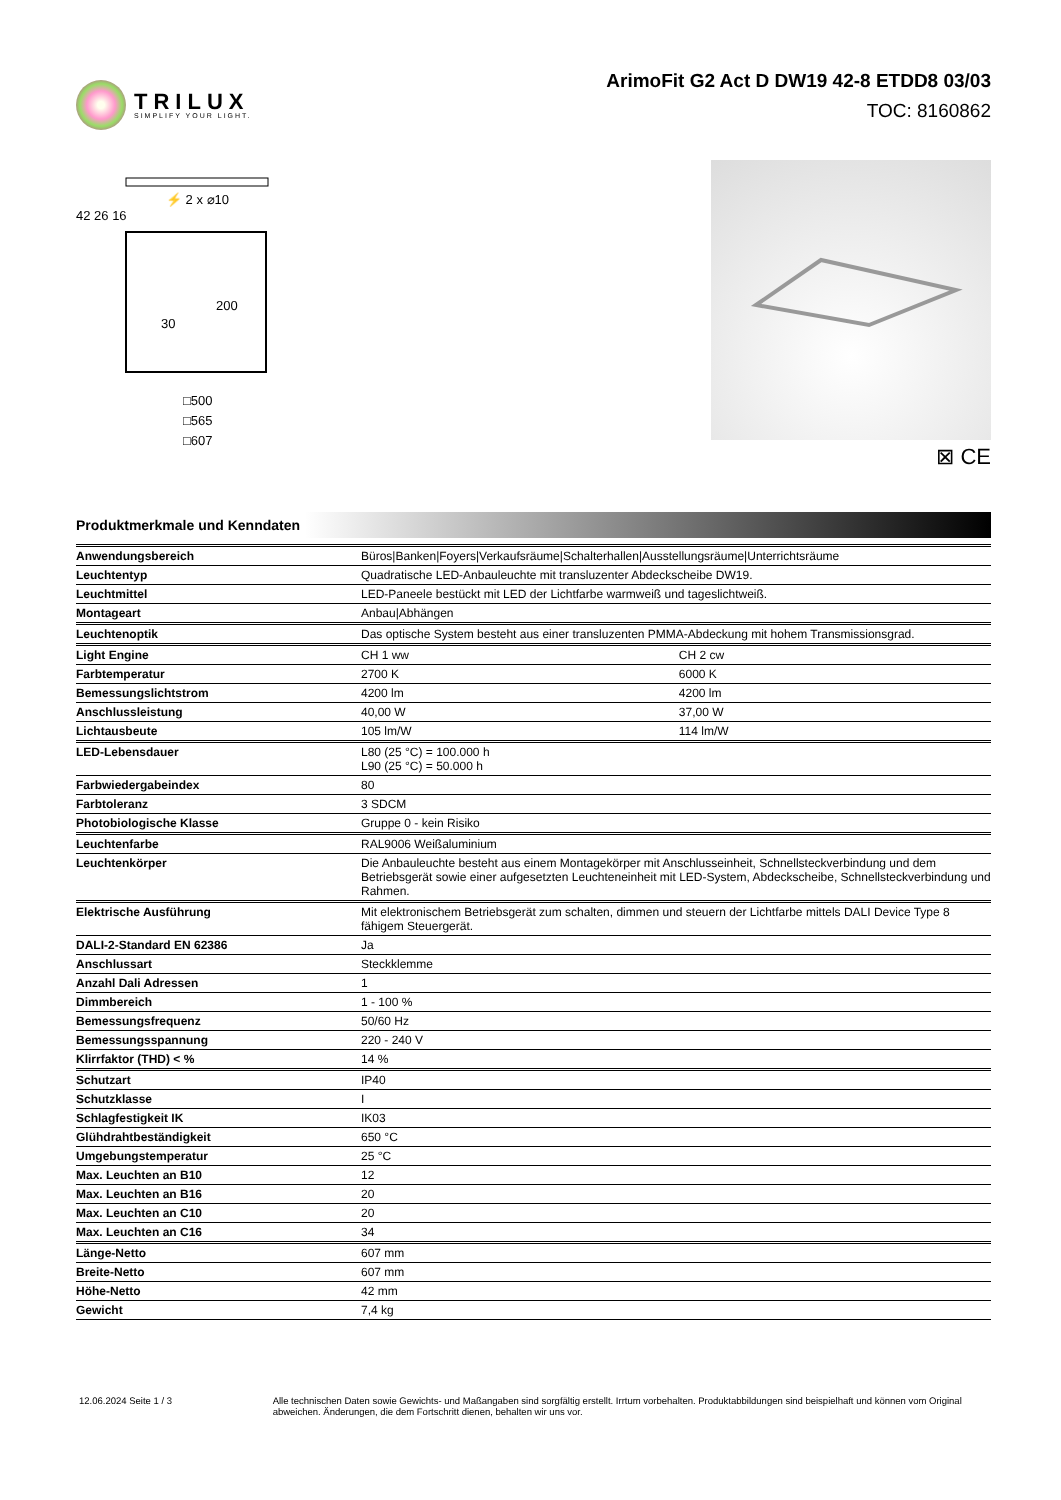TRILUX
SIMPLIFY YOUR LIGHT.
ArimoFit G2 Act D DW19 42-8 ETDD8 03/03
TOC: 8160862
⚡ 2 x ⌀10
42 26 16
30
200
□500
□565
□607
⊠ CE
Produktmerkmale und Kenndaten
| Anwendungsbereich | Büros/Banken/Foyers/Verkaufsräume/Schalterhallen/Ausstellungsräume/Unterrichtsräume | |
| Leuchtentyp | Quadratische LED-Anbauleuchte mit transluzenter Abdeckscheibe DW19. | |
| Leuchtmittel | LED-Paneele bestückt mit LED der Lichtfarbe warmweiß und tageslichtweiß. | |
| Montageart | Anbau/Abhängen | |
| Leuchtenoptik | Das optische System besteht aus einer transluzenten PMMA-Abdeckung mit hohem Transmissionsgrad. | |
| Light Engine | CH 1 ww | CH 2 cw |
| Farbtemperatur | 2700 K | 6000 K |
| Bemessungslichtstrom | 4200 lm | 4200 lm |
| Anschlussleistung | 40,00 W | 37,00 W |
| Lichtausbeute | 105 lm/W | 114 lm/W |
| LED-Lebensdauer | L80 (25 °C) = 100.000 h L90 (25 °C) = 50.000 h | |
| Farbwiedergabeindex | 80 | |
| Farbtoleranz | 3 SDCM | |
| Photobiologische Klasse | Gruppe 0 - kein Risiko | |
| Leuchtenfarbe | RAL9006 Weißaluminium | |
| Leuchtenkörper | Die Anbauleuchte besteht aus einem Montagekörper mit Anschlusseinheit, Schnellsteckverbindung und dem Betriebsgerät sowie einer aufgesetzten Leuchteneinheit mit LED-System, Abdeckscheibe, Schnellsteckverbindung und Rahmen. | |
| Elektrische Ausführung | Mit elektronischem Betriebsgerät zum schalten, dimmen und steuern der Lichtfarbe mittels DALI Device Type 8 fähigem Steuergerät. | |
| DALI-2-Standard EN 62386 | Ja | |
| Anschlussart | Steckklemme | |
| Anzahl Dali Adressen | 1 | |
| Dimmbereich | 1 - 100 % | |
| Bemessungsfrequenz | 50/60 Hz | |
| Bemessungsspannung | 220 - 240 V | |
| Klirrfaktor (THD) < % | 14 % | |
| Schutzart | IP40 | |
| Schutzklasse | I | |
| Schlagfestigkeit IK | IK03 | |
| Glühdrahtbeständigkeit | 650 °C | |
| Umgebungstemperatur | 25 °C | |
| Max. Leuchten an B10 | 12 | |
| Max. Leuchten an B16 | 20 | |
| Max. Leuchten an C10 | 20 | |
| Max. Leuchten an C16 | 34 | |
| Länge-Netto | 607 mm | |
| Breite-Netto | 607 mm | |
| Höhe-Netto | 42 mm | |
| Gewicht | 7,4 kg | |
12.06.2024 Seite 1 / 3 Alle technischen Daten sowie Gewichts- und Maßangaben sind sorgfältig erstellt. Irrtum vorbehalten. Produktabbildungen sind beispielhaft und können vom Original abweichen. Änderungen, die dem Fortschritt dienen, behalten wir uns vor.